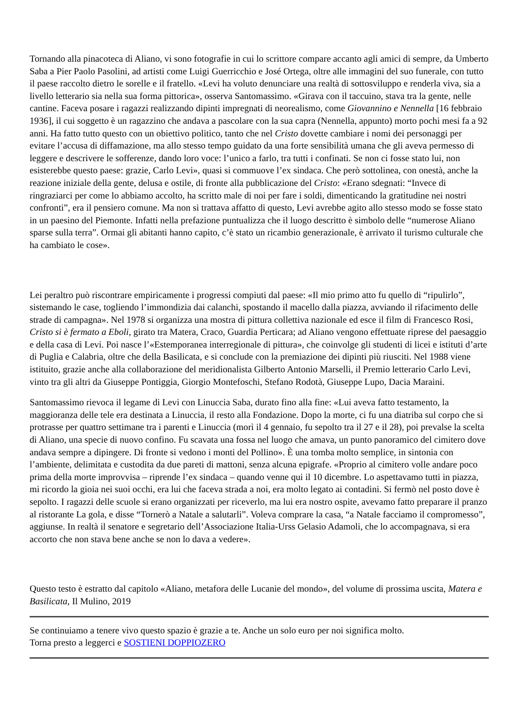Tornando alla pinacoteca di Aliano, vi sono fotografie in cui lo scrittore compare accanto agli amici di sempre, da Umberto Saba a Pier Paolo Pasolini, ad artisti come Luigi Guerricchio e José Ortega, oltre alle immagini del suo funerale, con tutto il paese raccolto dietro le sorelle e il fratello. «Levi ha voluto denunciare una realtà di sottosviluppo e renderla viva, sia a livello letterario sia nella sua forma pittorica», osserva Santomassimo. «Girava con il taccuino, stava tra la gente, nelle cantine. Faceva posare i ragazzi realizzando dipinti impregnati di neorealismo, come Giovannino e Nennella [16 febbraio 1936], il cui soggetto è un ragazzino che andava a pascolare con la sua capra (Nennella, appunto) morto pochi mesi fa a 92 anni. Ha fatto tutto questo con un obiettivo politico, tanto che nel Cristo dovette cambiare i nomi dei personaggi per evitare l’accusa di diffamazione, ma allo stesso tempo guidato da una forte sensibilità umana che gli aveva permesso di leggere e descrivere le sofferenze, dando loro voce: l’unico a farlo, tra tutti i confinati. Se non ci fosse stato lui, non esisterebbe questo paese: grazie, Carlo Levi», quasi si commuove l’ex sindaca. Che però sottolinea, con onestà, anche la reazione iniziale della gente, delusa e ostile, di fronte alla pubblicazione del Cristo: «Erano sdegnati: “Invece di ringraziarci per come lo abbiamo accolto, ha scritto male di noi per fare i soldi, dimenticando la gratitudine nei nostri confronti”, era il pensiero comune. Ma non si trattava affatto di questo, Levi avrebbe agito allo stesso modo se fosse stato in un paesino del Piemonte. Infatti nella prefazione puntualizza che il luogo descritto è simbolo delle “numerose Aliano sparse sulla terra”. Ormai gli abitanti hanno capito, c’è stato un ricambio generazionale, è arrivato il turismo culturale che ha cambiato le cose».
Lei peraltro può riscontrare empiricamente i progressi compiuti dal paese: «Il mio primo atto fu quello di “ripulirlo”, sistemando le case, togliendo l’immondizia dai calanchi, spostando il macello dalla piazza, avviando il rifacimento delle strade di campagna». Nel 1978 si organizza una mostra di pittura collettiva nazionale ed esce il film di Francesco Rosi, Cristo si è fermato a Eboli, girato tra Matera, Craco, Guardia Perticara; ad Aliano vengono effettuate riprese del paesaggio e della casa di Levi. Poi nasce l’«Estemporanea interregionale di pittura», che coinvolge gli studenti di licei e istituti d’arte di Puglia e Calabria, oltre che della Basilicata, e si conclude con la premiazione dei dipinti più riusciti. Nel 1988 viene istituito, grazie anche alla collaborazione del meridionalista Gilberto Antonio Marselli, il Premio letterario Carlo Levi, vinto tra gli altri da Giuseppe Pontiggia, Giorgio Montefoschi, Stefano Rodotà, Giuseppe Lupo, Dacia Maraini.
Santomassimo rievoca il legame di Levi con Linuccia Saba, durato fino alla fine: «Lui aveva fatto testamento, la maggioranza delle tele era destinata a Linuccia, il resto alla Fondazione. Dopo la morte, ci fu una diatriba sul corpo che si protrasse per quattro settimane tra i parenti e Linuccia (morì il 4 gennaio, fu sepolto tra il 27 e il 28), poi prevalse la scelta di Aliano, una specie di nuovo confino. Fu scavata una fossa nel luogo che amava, un punto panoramico del cimitero dove andava sempre a dipingere. Di fronte si vedono i monti del Pollino». È una tomba molto semplice, in sintonia con l’ambiente, delimitata e custodita da due pareti di mattoni, senza alcuna epigrafe. «Proprio al cimitero volle andare poco prima della morte improvvisa – riprende l’ex sindaca – quando venne qui il 10 dicembre. Lo aspettavamo tutti in piazza, mi ricordo la gioia nei suoi occhi, era lui che faceva strada a noi, era molto legato ai contadini. Si fermò nel posto dove è sepolto. I ragazzi delle scuole si erano organizzati per riceverlo, ma lui era nostro ospite, avevamo fatto preparare il pranzo al ristorante La gola, e disse “Tornerò a Natale a salutarli”. Voleva comprare la casa, “a Natale facciamo il compromesso”, aggiunse. In realtà il senatore e segretario dell’Associazione Italia-Urss Gelasio Adamoli, che lo accompagnava, si era accorto che non stava bene anche se non lo dava a vedere».
Questo testo è estratto dal capitolo «Aliano, metafora delle Lucanie del mondo», del volume di prossima uscita, Matera e Basilicata, Il Mulino, 2019
Se continuiamo a tenere vivo questo spazio è grazie a te. Anche un solo euro per noi significa molto.
Torna presto a leggerci e SOSTIENI DOPPIOZERO